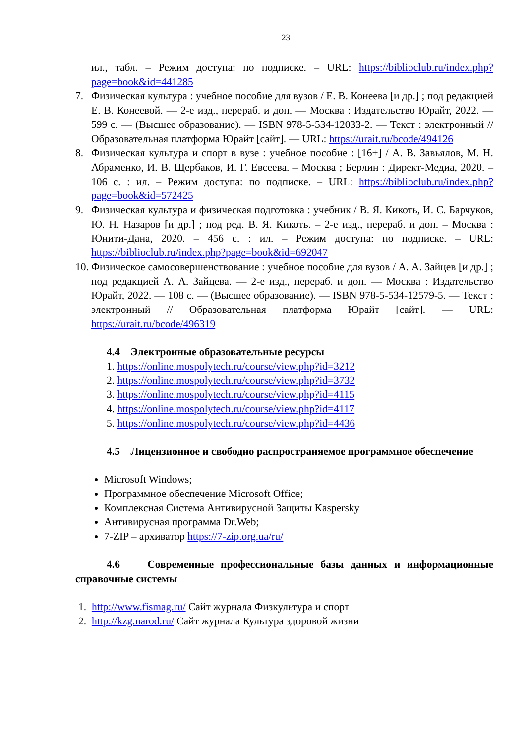23
ил., табл. – Режим доступа: по подписке. – URL: https://biblioclub.ru/index.php?page=book&id=441285
7. Физическая культура : учебное пособие для вузов / Е. В. Конеева [и др.] ; под редакцией Е. В. Конеевой. — 2-е изд., перераб. и доп. — Москва : Издательство Юрайт, 2022. — 599 с. — (Высшее образование). — ISBN 978-5-534-12033-2. — Текст : электронный // Образовательная платформа Юрайт [сайт]. — URL: https://urait.ru/bcode/494126
8. Физическая культура и спорт в вузе : учебное пособие : [16+] / А. В. Завьялов, М. Н. Абраменко, И. В. Щербаков, И. Г. Евсеева. – Москва ; Берлин : Директ-Медиа, 2020. – 106 с. : ил. – Режим доступа: по подписке. – URL: https://biblioclub.ru/index.php?page=book&id=572425
9. Физическая культура и физическая подготовка : учебник / В. Я. Кикоть, И. С. Барчуков, Ю. Н. Назаров [и др.] ; под ред. В. Я. Кикоть. – 2-е изд., перераб. и доп. – Москва : Юнити-Дана, 2020. – 456 с. : ил. – Режим доступа: по подписке. – URL: https://biblioclub.ru/index.php?page=book&id=692047
10.
Физическое самосовершенствование : учебное пособие для вузов / А. А. Зайцев [и др.] ; под редакцией А. А. Зайцева. — 2-е изд., перераб. и доп. — Москва : Издательство Юрайт, 2022. — 108 с. — (Высшее образование). — ISBN 978-5-534-12579-5. — Текст : электронный // Образовательная платформа Юрайт [сайт]. — URL: https://urait.ru/bcode/496319
4.4 Электронные образовательные ресурсы
1. https://online.mospolytech.ru/course/view.php?id=3212
2. https://online.mospolytech.ru/course/view.php?id=3732
3. https://online.mospolytech.ru/course/view.php?id=4115
4. https://online.mospolytech.ru/course/view.php?id=4117
5. https://online.mospolytech.ru/course/view.php?id=4436
4.5 Лицензионное и свободно распространяемое программное обеспечение
Microsoft Windows;
Программное обеспечение Microsoft Office;
Комплексная Система Антивирусной Защиты Kaspersky
Антивирусная программа Dr.Web;
7-ZIP – архиватор https://7-zip.org.ua/ru/
4.6 Современные профессиональные базы данных и информационные справочные системы
1. http://www.fismag.ru/ Сайт журнала Физкультура и спорт
2. http://kzg.narod.ru/ Сайт журнала Культура здоровой жизни